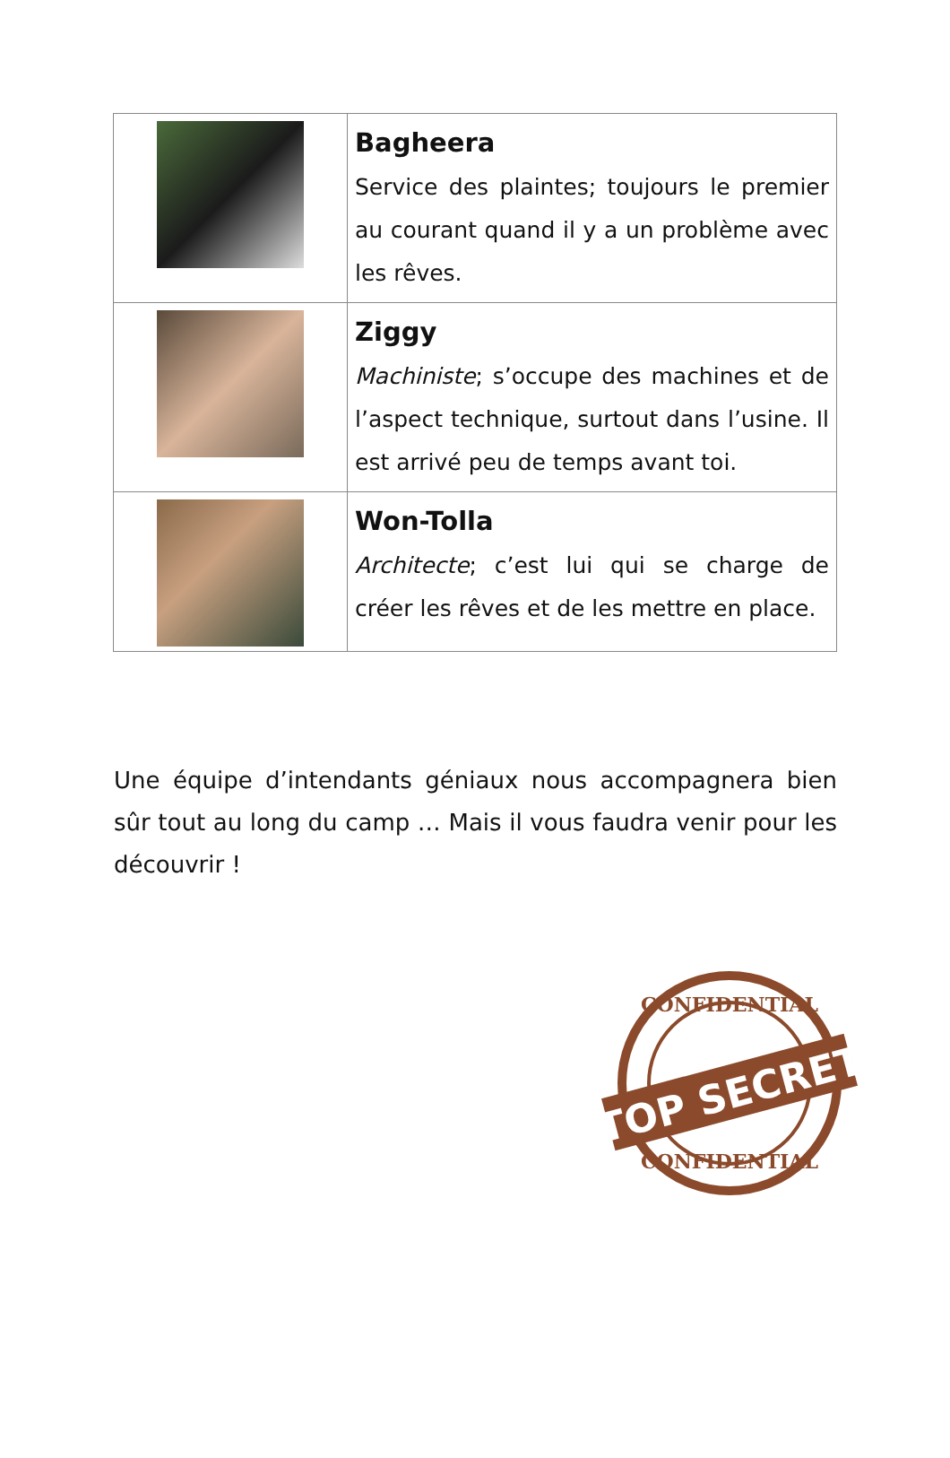| | Bagheera Service des plaintes; toujours le premier au courant quand il y a un problème avec les rêves. |
| | Ziggy Machiniste ; s’occupe des machines et de l’aspect technique, surtout dans l’usine. Il est arrivé peu de temps avant toi. |
| | Won-Tolla Architecte ; c’est lui qui se charge de créer les rêves et de les mettre en place. |
Une équipe d’intendants géniaux nous accompagnera bien sûr tout au long du camp … Mais il vous faudra venir pour les découvrir !
CONFIDENTIAL
TOP SECRET
CONFIDENTIAL